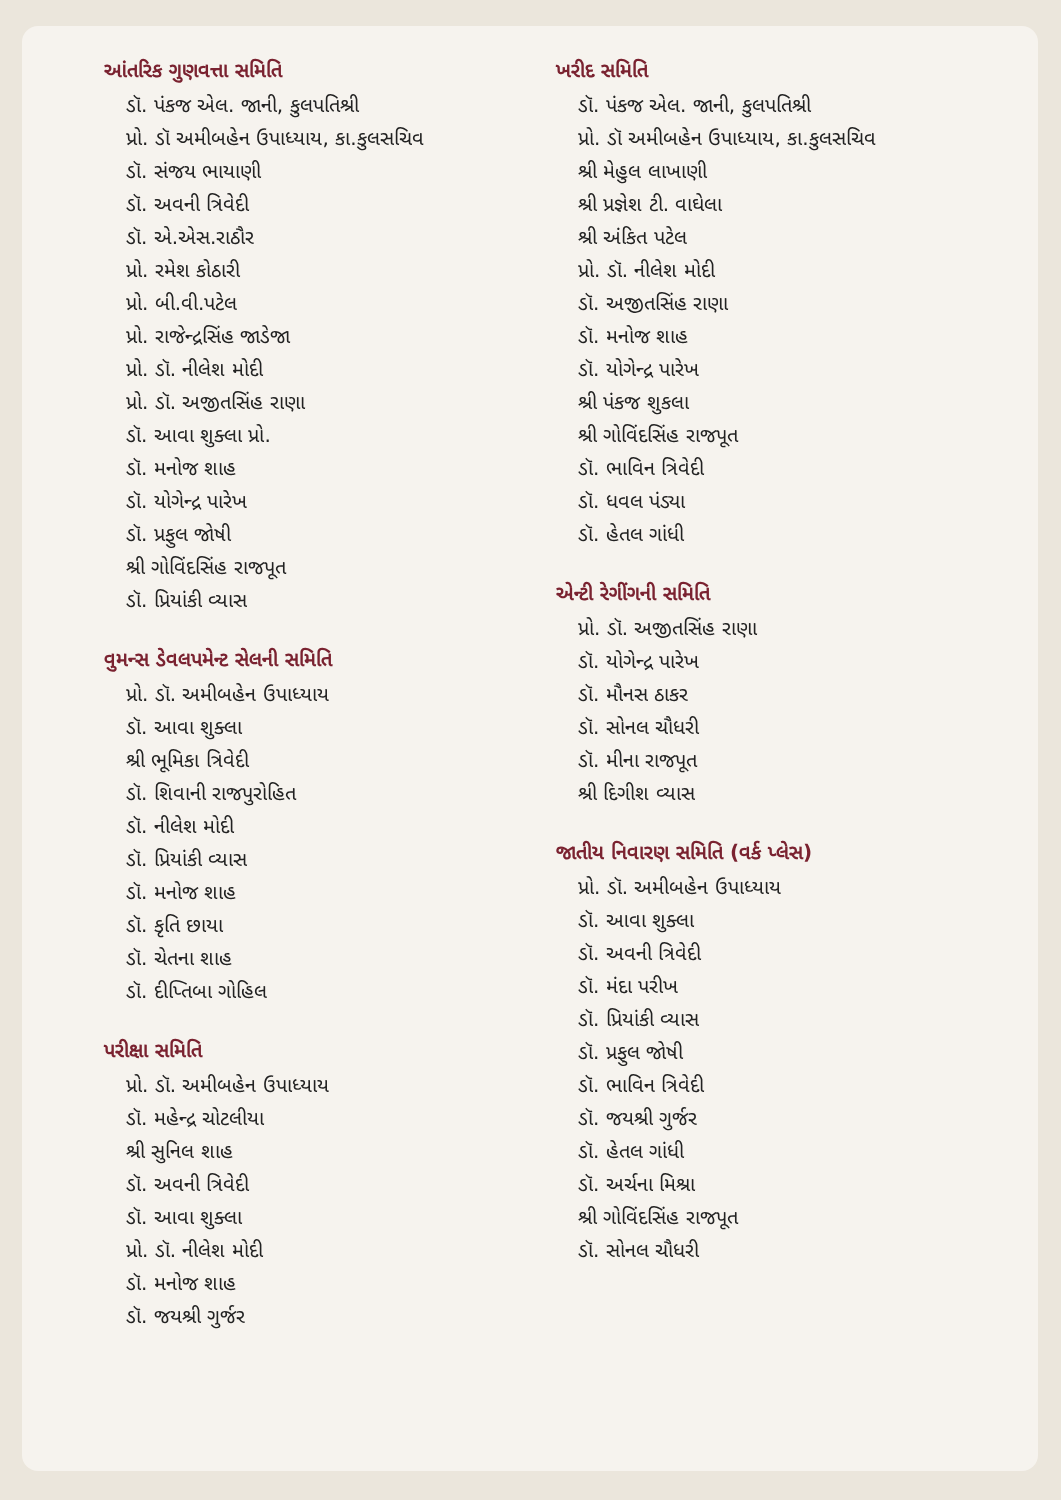આંતરિક ગુણવત્તા સમિતિ
ડૉ. પંકજ એલ. જાની, કુલપતિશ્રી
પ્રો. ડૉ અમીબહેન ઉપાધ્યાય, કા.કુલસચિવ
ડૉ. સંજય ભાયાણી
ડૉ. અવની ત્રિવેદી
ડૉ. એ.એસ.રાઠૌર
પ્રો. રમેશ કોઠારી
પ્રો. બી.વી.પટેલ
પ્રો. રાજેન્દ્રસિંહ જાડેજા
પ્રો. ડૉ. નીલેશ મોદી
પ્રો. ડૉ. અજીતસિંહ રાણા
ડૉ. આવા શુક્લા પ્રો.
ડૉ. મનોજ શાહ
ડૉ. યોગેન્દ્ર પારેખ
ડૉ. પ્રફુલ જોષી
શ્રી ગોવિંદસિંહ રાજપૂત
ડૉ. પ્રિયાંકી વ્યાસ
વુમન્સ ડેવલપમેન્ટ સેલની સમિતિ
પ્રો. ડૉ. અમીબહેન ઉપાધ્યાય
ડૉ. આવા શુક્લા
શ્રી ભૂમિકા ત્રિવેદી
ડૉ. શિવાની રાજપુરોહિત
ડૉ. નીલેશ મોદી
ડૉ. પ્રિયાંકી વ્યાસ
ડૉ. મનોજ શાહ
ડૉ. કૃતિ છાયા
ડૉ. ચેતના શાહ
ડૉ. દીપ્તિબા ગોહિલ
પરીક્ષા સમિતિ
પ્રો. ડૉ. અમીબહેન ઉપાધ્યાય
ડૉ. મહેન્દ્ર ચોટલીયા
શ્રી સુનિલ શાહ
ડૉ. અવની ત્રિવેદી
ડૉ. આવા શુક્લા
પ્રો. ડૉ. નીલેશ મોદી
ડૉ. મનોજ શાહ
ડૉ. જયશ્રી ગુર્જર
ખરીદ સમિતિ
ડૉ. પંકજ એલ. જાની, કુલપતિશ્રી
પ્રો. ડૉ અમીબહેન ઉપાધ્યાય, કા.કુલસચિવ
શ્રી મેહુલ લાખાણી
શ્રી પ્રજ્ઞેશ ટી. વાઘેલા
શ્રી અંકિત પટેલ
પ્રો. ડૉ. નીલેશ મોદી
ડૉ. અજીતસિંહ રાણા
ડૉ. મનોજ શાહ
ડૉ. યોગેન્દ્ર પારેખ
શ્રી પંકજ શુકલા
શ્રી ગોવિંદસિંહ રાજપૂત
ડૉ. ભાવિન ત્રિવેદી
ડૉ. ધવલ પંડ્યા
ડૉ. હેતલ ગાંધી
એન્ટી રેગીંગની સમિતિ
પ્રો. ડૉ. અજીતસિંહ રાણા
ડૉ. યોગેન્દ્ર પારેખ
ડૉ. મૌનસ ઠાકર
ડૉ. સોનલ ચૌધરી
ડૉ. મીના રાજપૂત
શ્રી દિગીશ વ્યાસ
જાતીય નિવારણ સમિતિ (વર્ક પ્લેસ)
પ્રો. ડૉ. અમીબહેન ઉપાધ્યાય
ડૉ. આવા શુક્લા
ડૉ. અવની ત્રિવેદી
ડૉ. મંદા પરીખ
ડૉ. પ્રિયાંકી વ્યાસ
ડૉ. પ્રફુલ જોષી
ડૉ. ભાવિન ત્રિવેદી
ડૉ. જયશ્રી ગુર્જર
ડૉ. હેતલ ગાંધી
ડૉ. અર્ચના મિશ્રા
શ્રી ગોવિંદસિંહ રાજપૂત
ડૉ. સોનલ ચૌધરી